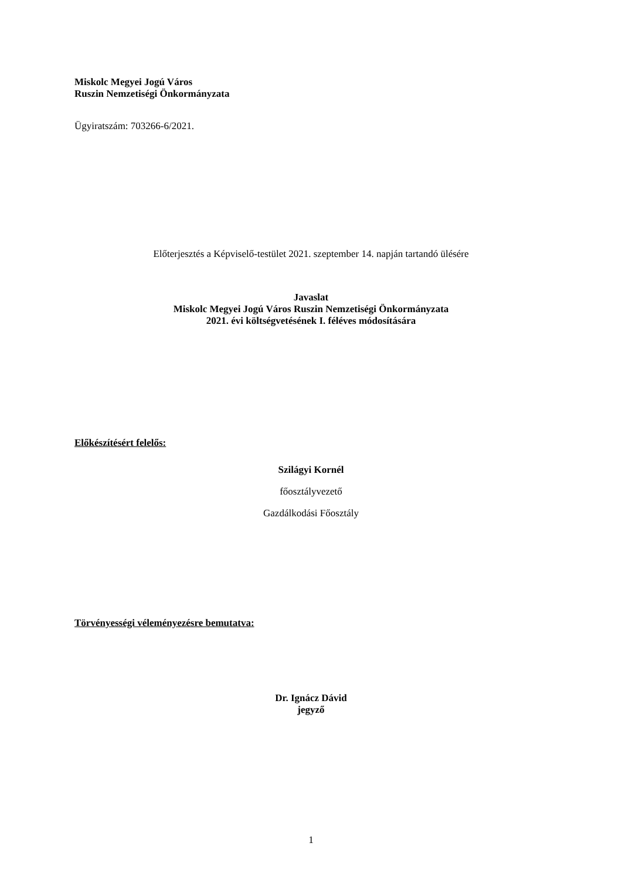Miskolc Megyei Jogú Város
Ruszin Nemzetiségi Önkormányzata
Ügyiratszám: 703266-6/2021.
Előterjesztés a Képviselő-testület 2021. szeptember 14. napján tartandó ülésére
Javaslat
Miskolc Megyei Jogú Város Ruszin Nemzetiségi Önkormányzata
2021. évi költségvetésének I. féléves módosítására
Előkészítésért felelős:
Szilágyi Kornél
főosztályvezető
Gazdálkodási Főosztály
Törvényességi véleményezésre bemutatva:
Dr. Ignácz Dávid
jegyző
1